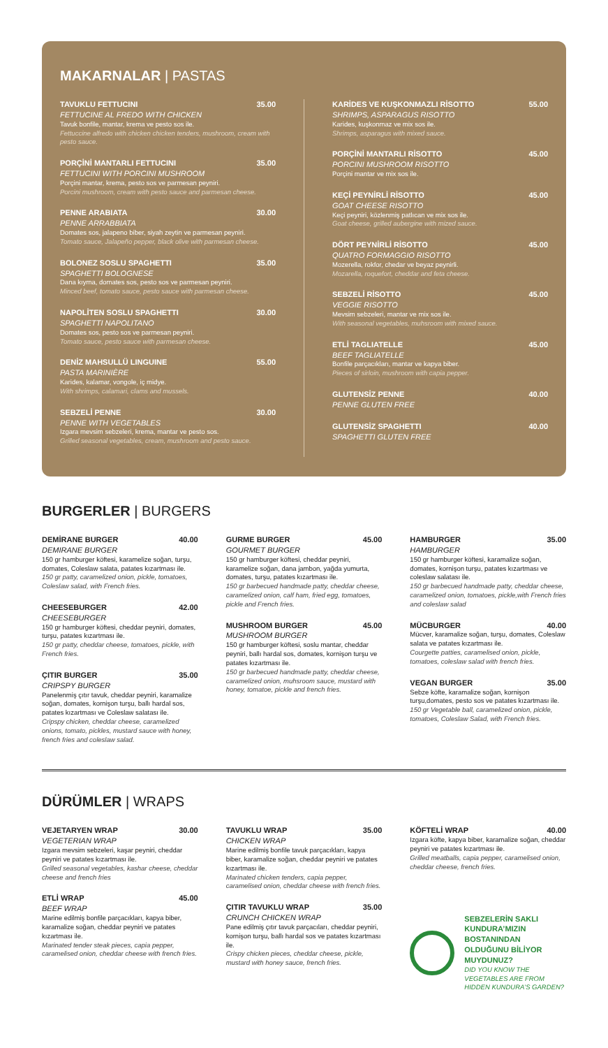MAKARNALAR | PASTAS
TAVUKLU FETTUCINI 35.00
FETTUCINE AL FREDO WITH CHICKEN
Tavuk bonfile, mantar, krema ve pesto sos ile.
Fettuccine alfredo with chicken chicken tenders, mushroom, cream with pesto sauce.
PORÇİNİ MANTARLI FETTUCINI 35.00
FETTUCINI WITH PORCINI MUSHROOM
Porçini mantar, krema, pesto sos ve parmesan peyniri.
Porcini mushroom, cream with pesto sauce and parmesan cheese.
PENNE ARABIATA 30.00
PENNE ARRABBIATA
Domates sos, jalapeno biber, siyah zeytin ve parmesan peyniri.
Tomato sauce, Jalapeño pepper, black olive with parmesan cheese.
BOLONEZ SOSLU SPAGHETTI 35.00
SPAGHETTI BOLOGNESE
Dana kıyma, domates sos, pesto sos ve parmesan peyniri.
Minced beef, tomato sauce, pesto sauce with parmesan cheese.
NAPOLİTEN SOSLU SPAGHETTI 30.00
SPAGHETTI NAPOLITANO
Domates sos, pesto sos ve parmesan peyniri.
Tomato sauce, pesto sauce with parmesan cheese.
DENİZ MAHSULLÜ LINGUINE 55.00
PASTA MARINIÈRE
Karides, kalamar, vongole, iç midye.
With shrimps, calamari, clams and mussels.
SEBZELİ PENNE 30.00
PENNE WITH VEGETABLES
Izgara mevsim sebzeleri, krema, mantar ve pesto sos.
Grilled seasonal vegetables, cream, mushroom and pesto sauce.
KARİDES VE KUŞKONMAZLI RİSOTTO 55.00
SHRIMPS, ASPARAGUS RISOTTO
Karides, kuşkonmaz ve mix sos ile.
Shrimps, asparagus with mixed sauce.
PORÇİNİ MANTARLI RİSOTTO 45.00
PORCINI MUSHROOM RISOTTO
Porçini mantar ve mix sos ile.
KEÇİ PEYNİRLİ RİSOTTO 45.00
GOAT CHEESE RISOTTO
Keçi peyniri, közlenmiş patlıcan ve mix sos ile.
Goat cheese, grilled aubergine with mized sauce.
DÖRT PEYNİRLİ RİSOTTO 45.00
QUATRO FORMAGGIO RISOTTO
Mozerella, rokfor, chedar ve beyaz peynirli.
Mozarella, roquefort, cheddar and feta cheese.
SEBZELİ RİSOTTO 45.00
VEGGIE RISOTTO
Mevsim sebzeleri, mantar ve mix sos ile.
With seasonal vegetables, muhsroom with mixed sauce.
ETLİ TAGLIATELLE 45.00
BEEF TAGLIATELLE
Bonfile parçacıkları, mantar ve kapya biber.
Pieces of sirloin, mushroom with capia pepper.
GLUTENSİZ PENNE 40.00
PENNE GLUTEN FREE
GLUTENSİZ SPAGHETTI 40.00
SPAGHETTI GLUTEN FREE
BURGERLER | BURGERS
DEMİRANE BURGER 40.00
DEMIRANE BURGER
150 gr hamburger köftesi, karamelize soğan, turşu, domates, Coleslaw salata, patates kızartması ile.
150 gr patty, caramelized onion, pickle, tomatoes, Coleslaw salad, with French fries.
CHEESEBURGER 42.00
CHEESEBURGER
150 gr hamburger köftesi, cheddar peyniri, domates, turşu, patates kızartması ile.
150 gr patty, cheddar cheese, tomatoes, pickle, with French fries.
ÇITIR BURGER 35.00
CRIPSPY BURGER
Panelenmiş çıtır tavuk, cheddar peyniri, karamalize soğan, domates, kornişon turşu, ballı hardal sos, patates kızartması ve Coleslaw salatası ile.
Cripspy chicken, cheddar cheese, caramelized onions, tomato, pickles, mustard sauce with honey, french fries and coleslaw salad.
GURME BURGER 45.00
GOURMET BURGER
150 gr hamburger köftesi, cheddar peyniri, karamelize soğan, dana jambon, yağda yumurta, domates, turşu, patates kızartması ile.
150 gr barbecued handmade patty, cheddar cheese, caramelized onion, calf ham, fried egg, tomatoes, pickle and French fries.
MUSHROOM BURGER 45.00
MUSHROOM BURGER
150 gr hamburger köftesi, soslu mantar, cheddar peyniri, ballı hardal sos, domates, kornişon turşu ve patates kızartması ile.
150 gr barbecued handmade patty, cheddar cheese, caramelized onion, muhsroom sauce, mustard with honey, tomatoe, pickle and french fries.
HAMBURGER 35.00
HAMBURGER
150 gr hamburger köftesi, karamalize soğan, domates, kornişon turşu, patates kızartması ve coleslaw salatası ile.
150 gr barbecued handmade patty, cheddar cheese, caramelized onion, tomatoes, pickle,with French fries and coleslaw salad
MÜCBURGER 40.00
Mücver, karamalize soğan, turşu, domates, Coleslaw salata ve patates kızartması ile.
Courgette patties, caramelised onion, pickle, tomatoes, coleslaw salad with french fries.
VEGAN BURGER 35.00
Sebze köfte, karamalize soğan, kornişon turşu,domates, pesto sos ve patates kızartması ile.
150 gr Vegetable ball, caramelized onion, pickle, tomatoes, Coleslaw Salad, with French fries.
DÜRÜMLER | WRAPS
VEJETARYEN WRAP 30.00
VEGETERIAN WRAP
Izgara mevsim sebzeleri, kaşar peyniri, cheddar peyniri ve patates kızartması ile.
Grilled seasonal vegetables, kashar cheese, cheddar cheese and french fries
ETLİ WRAP 45.00
BEEF WRAP
Marine edilmiş bonfile parçacıkları, kapya biber, karamalize soğan, cheddar peyniri ve patates kızartması ile.
Marinated tender steak pieces, capia pepper, caramelised onion, cheddar cheese with french fries.
TAVUKLU WRAP 35.00
CHICKEN WRAP
Marine edilmiş bonfile tavuk parçacıkları, kapya biber, karamalize soğan, cheddar peyniri ve patates kızartması ile.
Marinated chicken tenders, capia pepper, caramelised onion, cheddar cheese with french fries.
ÇITIR TAVUKLU WRAP 35.00
CRUNCH CHICKEN WRAP
Pane edilmiş çıtır tavuk parçacıları, cheddar peyniri, kornişon turşu, ballı hardal sos ve patates kızartması ile.
Crispy chicken pieces, cheddar cheese, pickle, mustard with honey sauce, french fries.
KÖFTELİ WRAP 40.00
Izgara köfte, kapya biber, karamalize soğan, cheddar peyniri ve patates kızartması ile.
Grilled meatballs, capia pepper, caramelised onion, cheddar cheese, french fries.
SEBZELERİN SAKLI KUNDURA’MIZIN BOSTANINDAN OLDUĞUNU BİLİYOR MUYDUNUZ?
DID YOU KNOW THE VEGETABLES ARE FROM HIDDEN KUNDURA’S GARDEN?